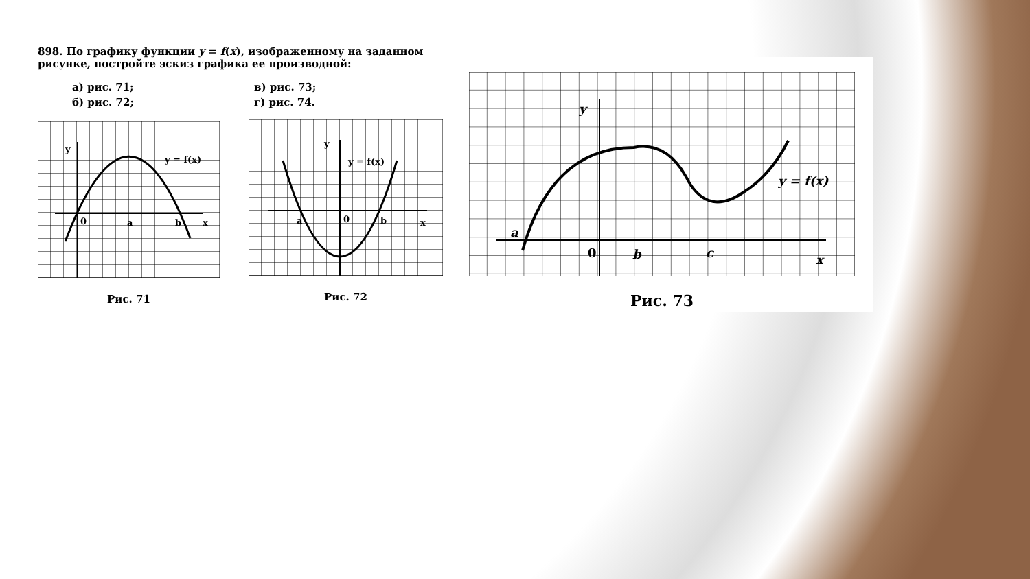898. По графику функции y = f(x), изображенному на заданном рисунке, постройте эскиз графика ее производной:
а) рис. 71;
б) рис. 72;
в) рис. 73;
г) рис. 74.
0
a
b
x
y
y = f(x)
Рис. 71
0
a
b
x
y
y = f(x)
Рис. 72
0
b
c
x
a
y
y = f(x)
Рис. 73